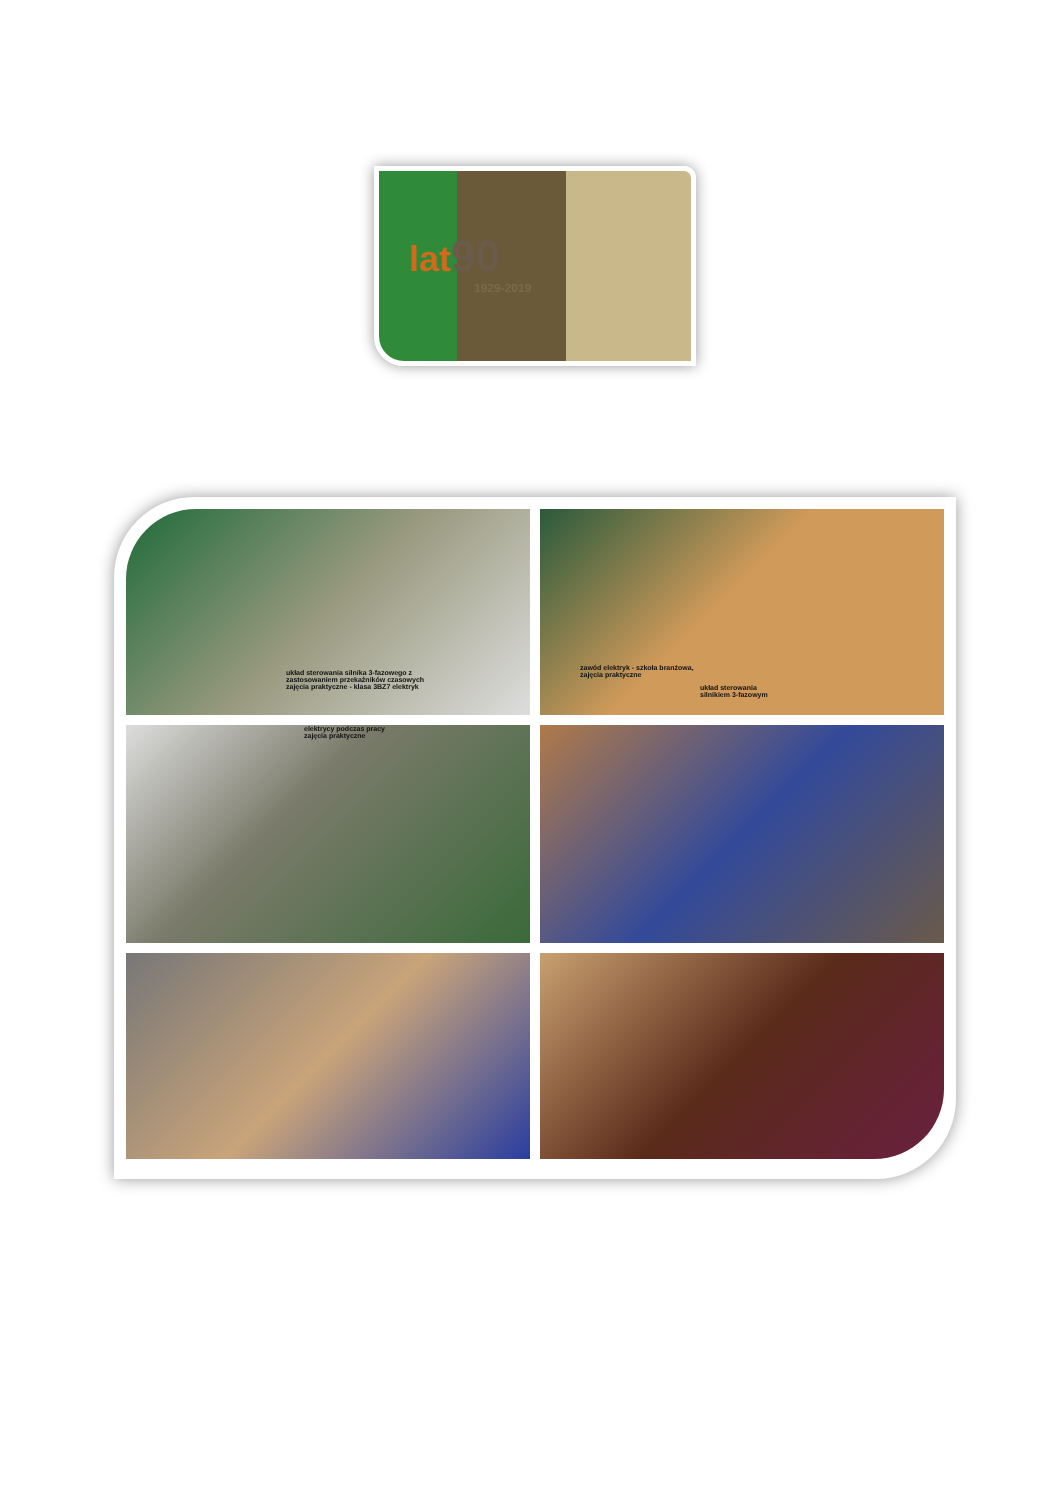lat90
1929-2019
układ sterowania silnika 3-fazowego z
zastosowaniem przekaźników czasowych
zajęcia praktyczne - klasa 3BZ7 elektryk
zawód elektryk - szkoła branżowa,
zajęcia praktyczne
układ sterowania
silnikiem 3-fazowym
elektrycy podczas pracy
zajęcia praktyczne